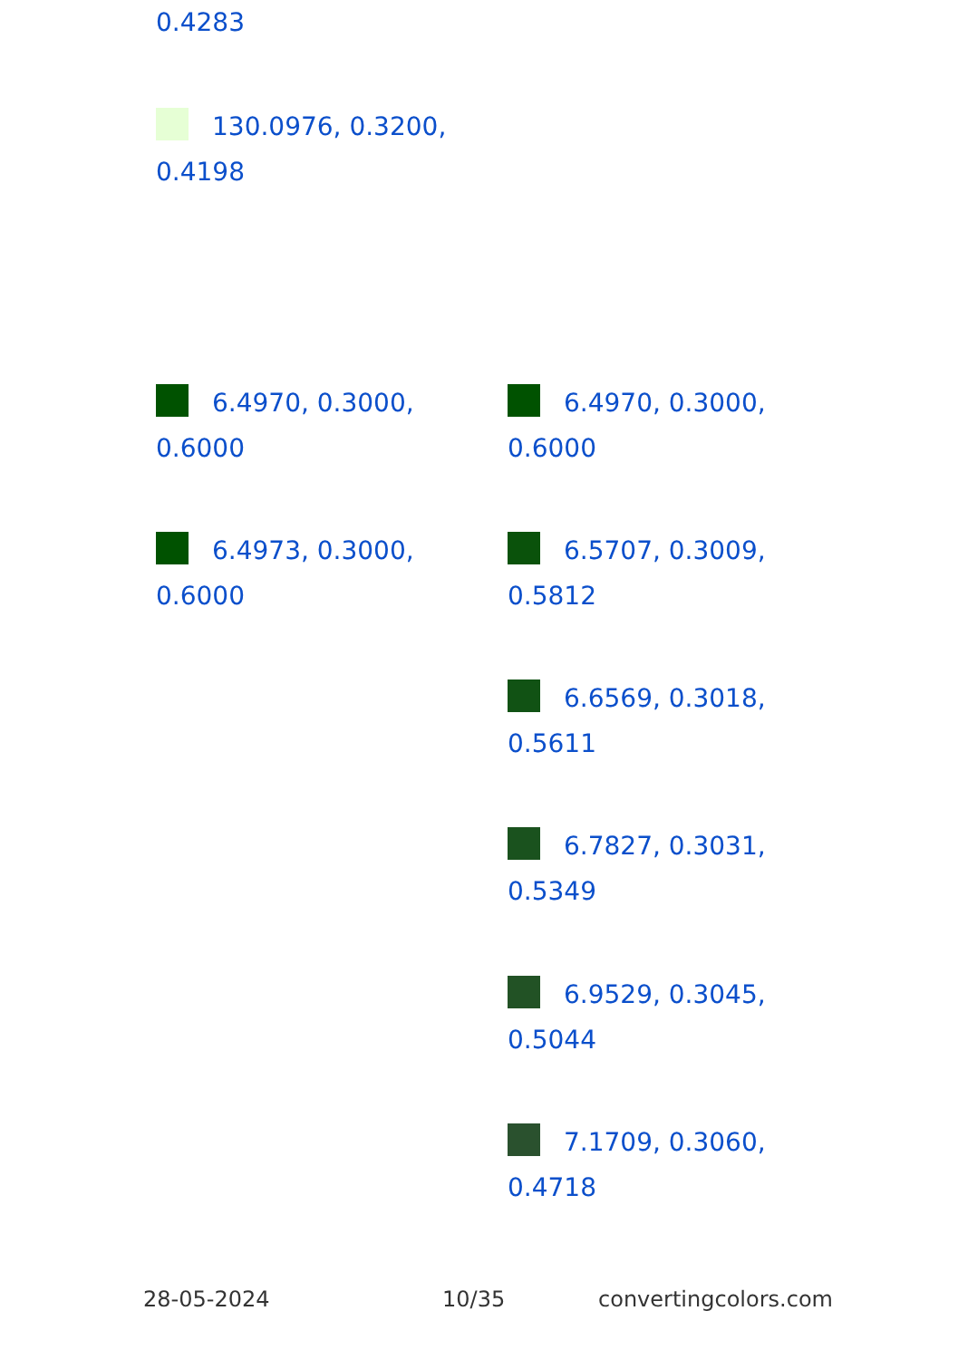0.4283
130.0976, 0.3200, 0.4198
6.4970, 0.3000, 0.6000
6.4970, 0.3000, 0.6000
6.4973, 0.3000, 0.6000
6.5707, 0.3009, 0.5812
6.6569, 0.3018, 0.5611
6.7827, 0.3031, 0.5349
6.9529, 0.3045, 0.5044
7.1709, 0.3060, 0.4718
28-05-2024 10/35 convertingcolors.com